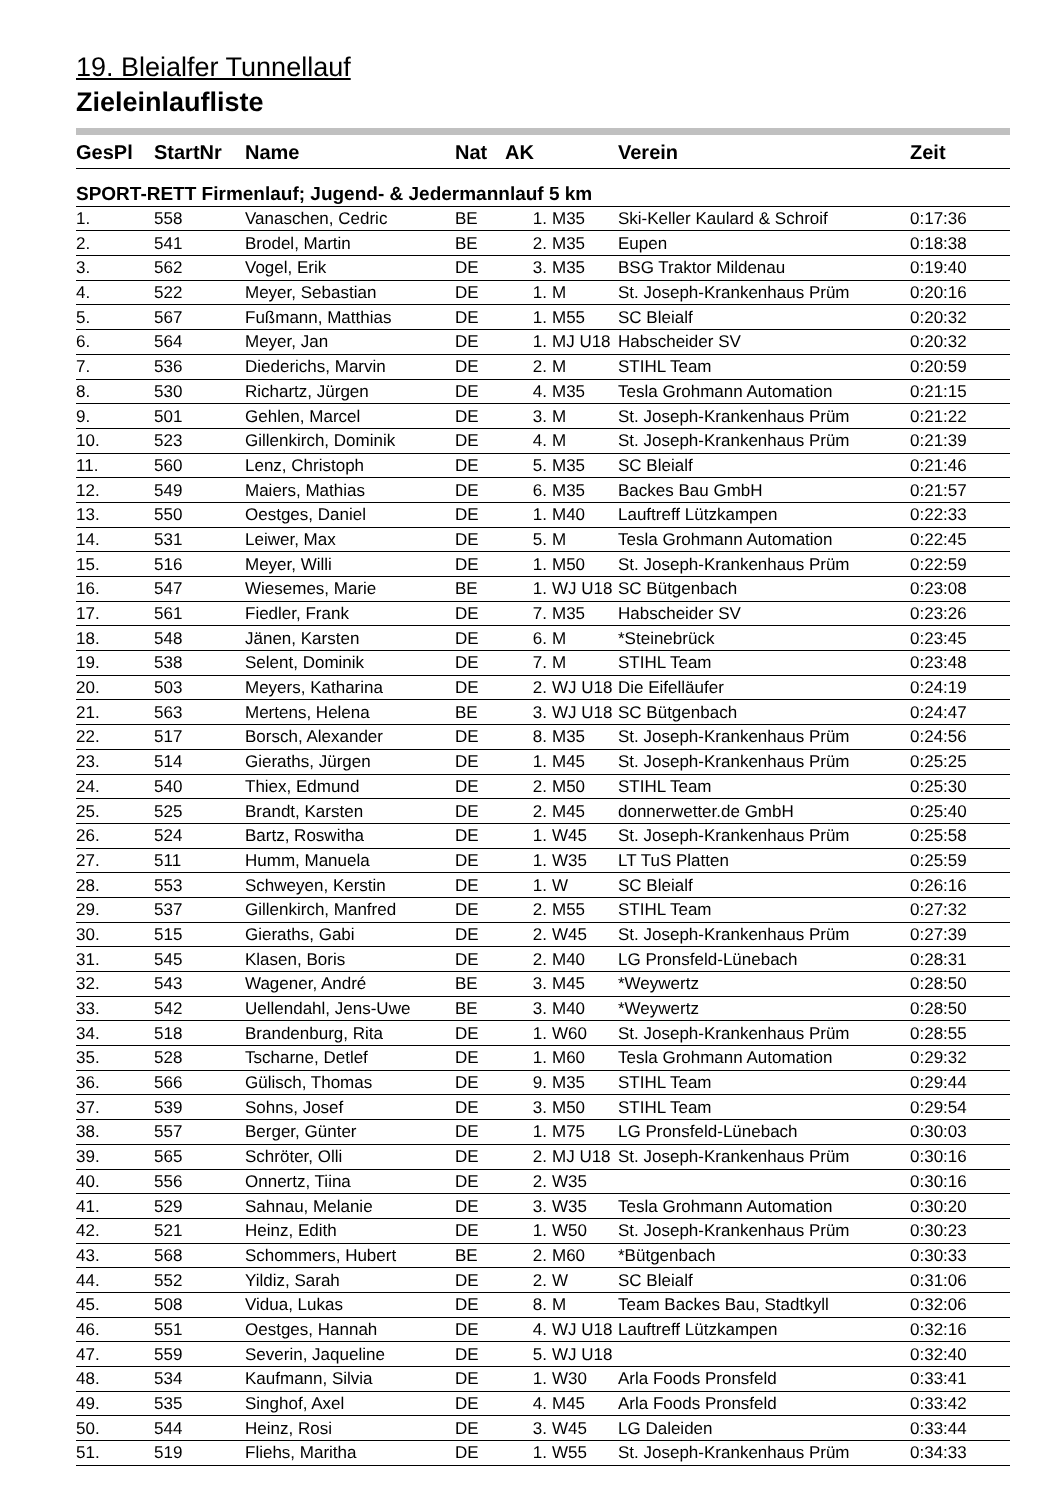19. Bleialfer Tunnellauf
Zieleinlaufliste
| GesPl | StartNr | Name | Nat | AK | | Verein | Zeit |
| --- | --- | --- | --- | --- | --- | --- | --- |
| SPORT-RETT Firmenlauf; Jugend- & Jedermannlauf 5 km | | | | | | | |
| 1. | 558 | Vanaschen, Cedric | BE | 1. | M35 | Ski-Keller Kaulard & Schroif | 0:17:36 |
| 2. | 541 | Brodel, Martin | BE | 2. | M35 | Eupen | 0:18:38 |
| 3. | 562 | Vogel, Erik | DE | 3. | M35 | BSG Traktor Mildenau | 0:19:40 |
| 4. | 522 | Meyer, Sebastian | DE | 1. | M | St. Joseph-Krankenhaus Prüm | 0:20:16 |
| 5. | 567 | Fußmann, Matthias | DE | 1. | M55 | SC Bleialf | 0:20:32 |
| 6. | 564 | Meyer, Jan | DE | 1. | MJ U18 | Habscheider SV | 0:20:32 |
| 7. | 536 | Diederichs, Marvin | DE | 2. | M | STIHL Team | 0:20:59 |
| 8. | 530 | Richartz, Jürgen | DE | 4. | M35 | Tesla Grohmann Automation | 0:21:15 |
| 9. | 501 | Gehlen, Marcel | DE | 3. | M | St. Joseph-Krankenhaus Prüm | 0:21:22 |
| 10. | 523 | Gillenkirch, Dominik | DE | 4. | M | St. Joseph-Krankenhaus Prüm | 0:21:39 |
| 11. | 560 | Lenz, Christoph | DE | 5. | M35 | SC Bleialf | 0:21:46 |
| 12. | 549 | Maiers, Mathias | DE | 6. | M35 | Backes Bau GmbH | 0:21:57 |
| 13. | 550 | Oestges, Daniel | DE | 1. | M40 | Lauftreff Lützkampen | 0:22:33 |
| 14. | 531 | Leiwer, Max | DE | 5. | M | Tesla Grohmann Automation | 0:22:45 |
| 15. | 516 | Meyer, Willi | DE | 1. | M50 | St. Joseph-Krankenhaus Prüm | 0:22:59 |
| 16. | 547 | Wiesemes, Marie | BE | 1. | WJ U18 | SC Bütgenbach | 0:23:08 |
| 17. | 561 | Fiedler, Frank | DE | 7. | M35 | Habscheider SV | 0:23:26 |
| 18. | 548 | Jänen, Karsten | DE | 6. | M | *Steinebrück | 0:23:45 |
| 19. | 538 | Selent, Dominik | DE | 7. | M | STIHL Team | 0:23:48 |
| 20. | 503 | Meyers, Katharina | DE | 2. | WJ U18 | Die Eifelläufer | 0:24:19 |
| 21. | 563 | Mertens, Helena | BE | 3. | WJ U18 | SC Bütgenbach | 0:24:47 |
| 22. | 517 | Borsch, Alexander | DE | 8. | M35 | St. Joseph-Krankenhaus Prüm | 0:24:56 |
| 23. | 514 | Gieraths, Jürgen | DE | 1. | M45 | St. Joseph-Krankenhaus Prüm | 0:25:25 |
| 24. | 540 | Thiex, Edmund | DE | 2. | M50 | STIHL Team | 0:25:30 |
| 25. | 525 | Brandt, Karsten | DE | 2. | M45 | donnerwetter.de GmbH | 0:25:40 |
| 26. | 524 | Bartz, Roswitha | DE | 1. | W45 | St. Joseph-Krankenhaus Prüm | 0:25:58 |
| 27. | 511 | Humm, Manuela | DE | 1. | W35 | LT TuS Platten | 0:25:59 |
| 28. | 553 | Schweyen, Kerstin | DE | 1. | W | SC Bleialf | 0:26:16 |
| 29. | 537 | Gillenkirch, Manfred | DE | 2. | M55 | STIHL Team | 0:27:32 |
| 30. | 515 | Gieraths, Gabi | DE | 2. | W45 | St. Joseph-Krankenhaus Prüm | 0:27:39 |
| 31. | 545 | Klasen, Boris | DE | 2. | M40 | LG Pronsfeld-Lünebach | 0:28:31 |
| 32. | 543 | Wagener, André | BE | 3. | M45 | *Weywertz | 0:28:50 |
| 33. | 542 | Uellendahl, Jens-Uwe | BE | 3. | M40 | *Weywertz | 0:28:50 |
| 34. | 518 | Brandenburg, Rita | DE | 1. | W60 | St. Joseph-Krankenhaus Prüm | 0:28:55 |
| 35. | 528 | Tscharne, Detlef | DE | 1. | M60 | Tesla Grohmann Automation | 0:29:32 |
| 36. | 566 | Gülisch, Thomas | DE | 9. | M35 | STIHL Team | 0:29:44 |
| 37. | 539 | Sohns, Josef | DE | 3. | M50 | STIHL Team | 0:29:54 |
| 38. | 557 | Berger, Günter | DE | 1. | M75 | LG Pronsfeld-Lünebach | 0:30:03 |
| 39. | 565 | Schröter, Olli | DE | 2. | MJ U18 | St. Joseph-Krankenhaus Prüm | 0:30:16 |
| 40. | 556 | Onnertz, Tiina | DE | 2. | W35 | | 0:30:16 |
| 41. | 529 | Sahnau, Melanie | DE | 3. | W35 | Tesla Grohmann Automation | 0:30:20 |
| 42. | 521 | Heinz, Edith | DE | 1. | W50 | St. Joseph-Krankenhaus Prüm | 0:30:23 |
| 43. | 568 | Schommers, Hubert | BE | 2. | M60 | *Bütgenbach | 0:30:33 |
| 44. | 552 | Yildiz, Sarah | DE | 2. | W | SC Bleialf | 0:31:06 |
| 45. | 508 | Vidua, Lukas | DE | 8. | M | Team Backes Bau, Stadtkyll | 0:32:06 |
| 46. | 551 | Oestges, Hannah | DE | 4. | WJ U18 | Lauftreff Lützkampen | 0:32:16 |
| 47. | 559 | Severin, Jaqueline | DE | 5. | WJ U18 | | 0:32:40 |
| 48. | 534 | Kaufmann, Silvia | DE | 1. | W30 | Arla Foods Pronsfeld | 0:33:41 |
| 49. | 535 | Singhof, Axel | DE | 4. | M45 | Arla Foods Pronsfeld | 0:33:42 |
| 50. | 544 | Heinz, Rosi | DE | 3. | W45 | LG Daleiden | 0:33:44 |
| 51. | 519 | Fliehs, Maritha | DE | 1. | W55 | St. Joseph-Krankenhaus Prüm | 0:34:33 |